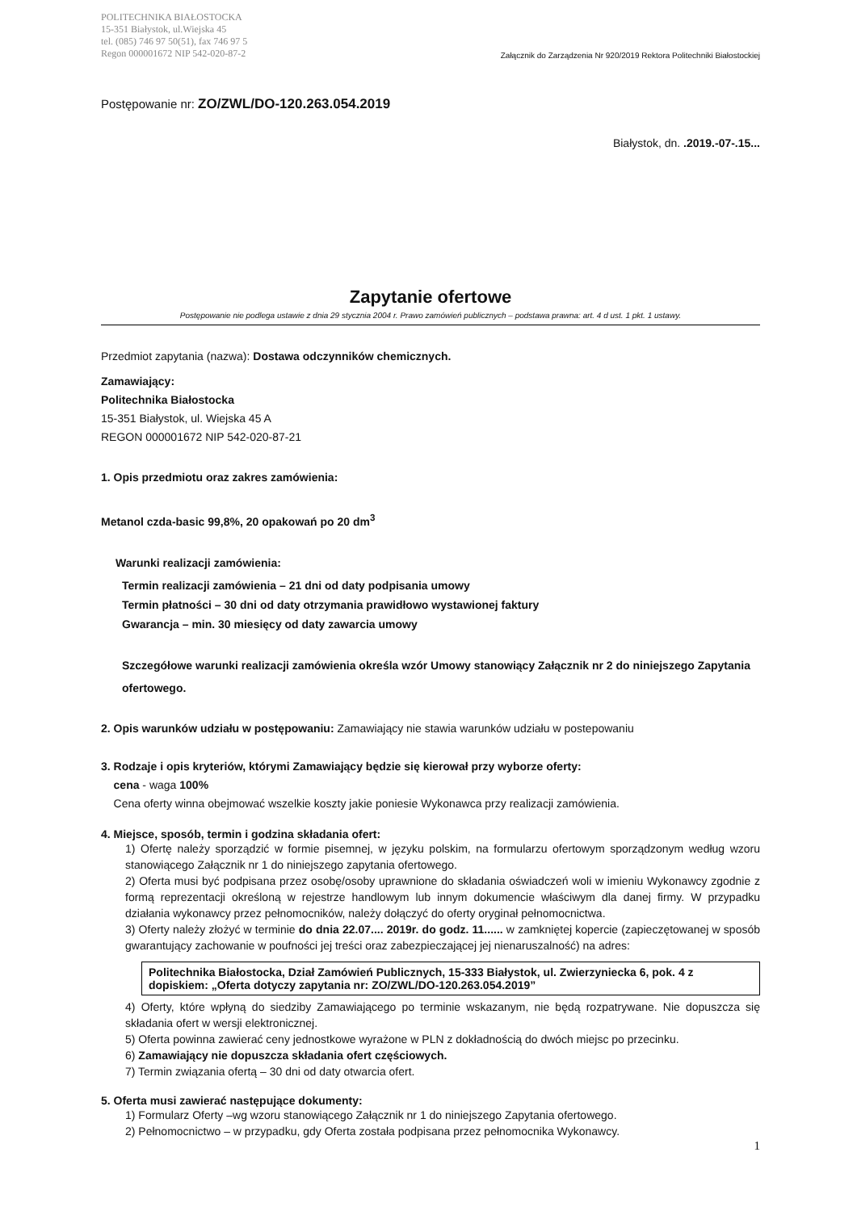POLITECHNIKA BIAŁOSTOCKA
15-351 Białystok, ul.Wiejska 45
tel. (085) 746 97 50(51), fax 746 97 5
Regon 000001672 NIP 542-020-87-2
Załącznik do Zarządzenia Nr 920/2019 Rektora Politechniki Białostockiej
Postępowanie nr: ZO/ZWL/DO-120.263.054.2019
Białystok, dn. .2019.-07-.15...
Zapytanie ofertowe
Postępowanie nie podlega ustawie z dnia 29 stycznia 2004 r. Prawo zamówień publicznych – podstawa prawna: art. 4 d ust. 1 pkt. 1 ustawy.
Przedmiot zapytania (nazwa): Dostawa odczynników chemicznych.
Zamawiający:
Politechnika Białostocka
15-351 Białystok, ul. Wiejska 45 A
REGON 000001672 NIP 542-020-87-21
1. Opis przedmiotu oraz zakres zamówienia:
Metanol czda-basic 99,8%, 20 opakowań po 20 dm<sup>3</sup>
Warunki realizacji zamówienia:
Termin realizacji zamówienia – 21 dni od daty podpisania umowy
Termin płatności – 30 dni od daty otrzymania prawidłowo wystawionej faktury
Gwarancja – min. 30 miesięcy od daty zawarcia umowy
Szczegółowe warunki realizacji zamówienia określa wzór Umowy stanowiący Załącznik nr 2 do niniejszego Zapytania ofertowego.
2. Opis warunków udziału w postępowaniu: Zamawiający nie stawia warunków udziału w postepowaniu
3. Rodzaje i opis kryteriów, którymi Zamawiający będzie się kierował przy wyborze oferty:
cena - waga 100%
Cena oferty winna obejmować wszelkie koszty jakie poniesie Wykonawca przy realizacji zamówienia.
4. Miejsce, sposób, termin i godzina składania ofert:
1) Ofertę należy sporządzić w formie pisemnej, w języku polskim, na formularzu ofertowym sporządzonym według wzoru stanowiącego Załącznik nr 1 do niniejszego zapytania ofertowego.
2) Oferta musi być podpisana przez osobę/osoby uprawnione do składania oświadczeń woli w imieniu Wykonawcy zgodnie z formą reprezentacji określoną w rejestrze handlowym lub innym dokumencie właściwym dla danej firmy. W przypadku działania wykonawcy przez pełnomocników, należy dołączyć do oferty oryginał pełnomocnictwa.
3) Oferty należy złożyć w terminie do dnia 22.07.... 2019r. do godz. 11...... w zamkniętej kopercie (zapieczętowanej w sposób gwarantujący zachowanie w poufności jej treści oraz zabezpieczającej jej nienaruszalność) na adres:
Politechnika Białostocka, Dział Zamówień Publicznych, 15-333 Białystok, ul. Zwierzyniecka 6, pok. 4 z dopiskiem: „Oferta dotyczy zapytania nr: ZO/ZWL/DO-120.263.054.2019”
4) Oferty, które wpłyną do siedziby Zamawiającego po terminie wskazanym, nie będą rozpatrywane. Nie dopuszcza się składania ofert w wersji elektronicznej.
5) Oferta powinna zawierać ceny jednostkowe wyrażone w PLN z dokładnością do dwóch miejsc po przecinku.
6) Zamawiający nie dopuszcza składania ofert częściowych.
7) Termin związania ofertą – 30 dni od daty otwarcia ofert.
5. Oferta musi zawierać następujące dokumenty:
1) Formularz Oferty –wg wzoru stanowiącego Załącznik nr 1 do niniejszego Zapytania ofertowego.
2) Pełnomocnictwo – w przypadku, gdy Oferta została podpisana przez pełnomocnika Wykonawcy.
1